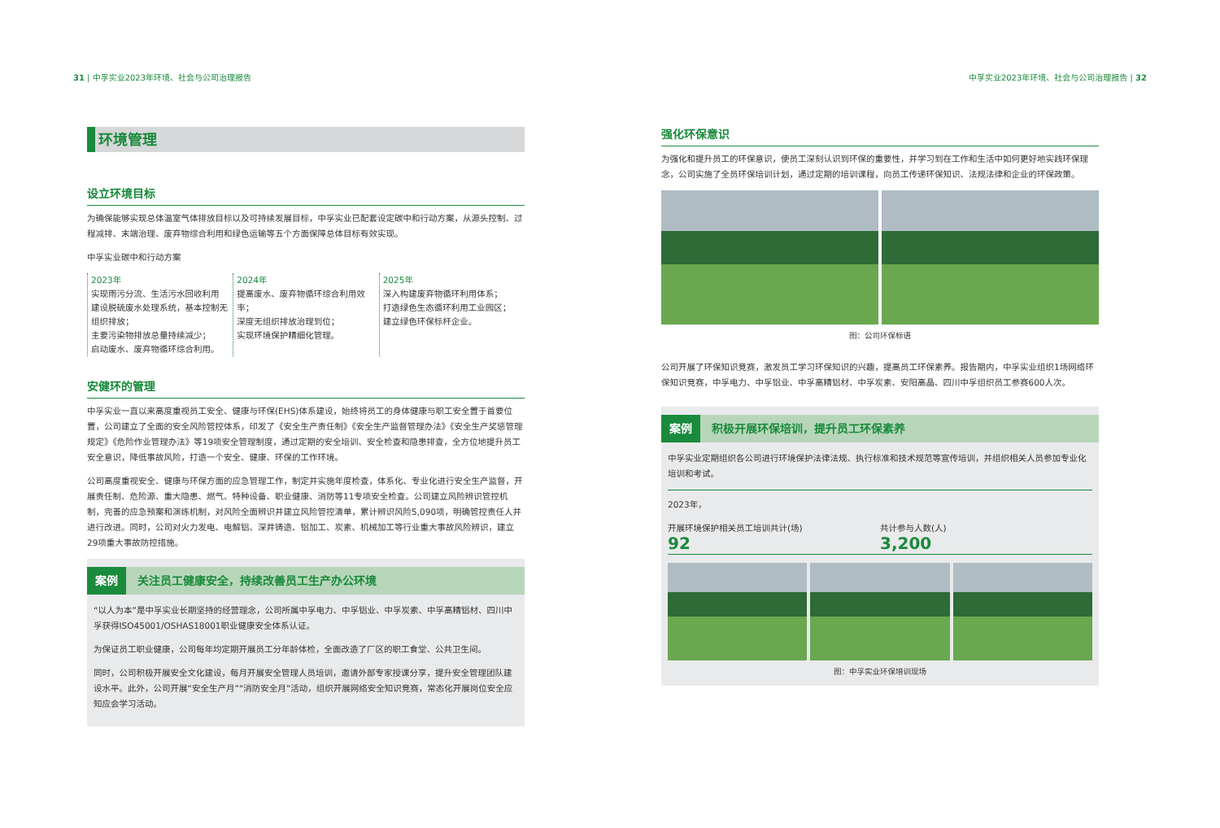31 | 中孚实业2023年环境、社会与公司治理报告
环境管理
设立环境目标
为确保能够实现总体温室气体排放目标以及可持续发展目标，中孚实业已配套设定碳中和行动方案，从源头控制、过程减排、末端治理、废弃物综合利用和绿色运输等五个方面保障总体目标有效实现。
中孚实业碳中和行动方案
2023年
实现雨污分流、生活污水回收利用
建设脱硫废水处理系统，基本控制无组织排放；
主要污染物排放总量持续减少；
启动废水、废弃物循环综合利用。
2024年
提高废水、废弃物循环综合利用效率；
深度无组织排放治理到位；
实现环境保护精细化管理。
2025年
深入构建废弃物循环利用体系；
打造绿色生态循环利用工业园区；
建立绿色环保标杆企业。
安健环的管理
中孚实业一直以来高度重视员工安全、健康与环保(EHS)体系建设，始终将员工的身体健康与职工安全置于首要位置，公司建立了全面的安全风险管控体系，印发了《安全生产责任制》《安全生产监督管理办法》《安全生产奖惩管理规定》《危险作业管理办法》等19项安全管理制度，通过定期的安全培训、安全检查和隐患排查，全方位地提升员工安全意识，降低事故风险，打造一个安全、健康、环保的工作环境。
公司高度重视安全、健康与环保方面的应急管理工作，制定并实施年度检查，体系化、专业化进行安全生产监督，开展责任制、危险源、重大隐患、燃气、特种设备、职业健康、消防等11专项安全检查。公司建立风险辨识管控机制，完善的应急预案和演练机制，对风险全面辨识并建立风险管控清单，累计辨识风险5,090项，明确管控责任人并进行改进。同时，公司对火力发电、电解铝、深井铸造、铝加工、炭素、机械加工等行业重大事故风险辨识，建立29项重大事故防控措施。
案例 关注员工健康安全，持续改善员工生产办公环境
“以人为本”是中孚实业长期坚持的经营理念，公司所属中孚电力、中孚铝业、中孚炭素、中孚高精铝材、四川中孚获得ISO45001/OSHAS18001职业健康安全体系认证。
为保证员工职业健康，公司每年均定期开展员工分年龄体检，全面改造了厂区的职工食堂、公共卫生间。
同时，公司积极开展安全文化建设，每月开展安全管理人员培训，邀请外部专家授课分享，提升安全管理团队建设水平。此外，公司开展“安全生产月”“消防安全月”活动，组织开展网络安全知识竞赛，常态化开展岗位安全应知应会学习活动。
中孚实业2023年环境、社会与公司治理报告 | 32
强化环保意识
为强化和提升员工的环保意识，使员工深刻认识到环保的重要性，并学习到在工作和生活中如何更好地实践环保理念，公司实施了全员环保培训计划，通过定期的培训课程，向员工传递环保知识、法规法律和企业的环保政策。
图：公司环保标语
公司开展了环保知识竞赛，激发员工学习环保知识的兴趣，提高员工环保素养。报告期内，中孚实业组织1场网络环保知识竞赛，中孚电力、中孚铝业、中孚高精铝材、中孚炭素、安阳高晶、四川中孚组织员工参赛600人次。
案例 积极开展环保培训，提升员工环保素养
中孚实业定期组织各公司进行环境保护法律法规、执行标准和技术规范等宣传培训，并组织相关人员参加专业化培训和考试。
2023年，
开展环境保护相关员工培训共计(场)
92
共计参与人数(人)
3,200
图：中孚实业环保培训现场